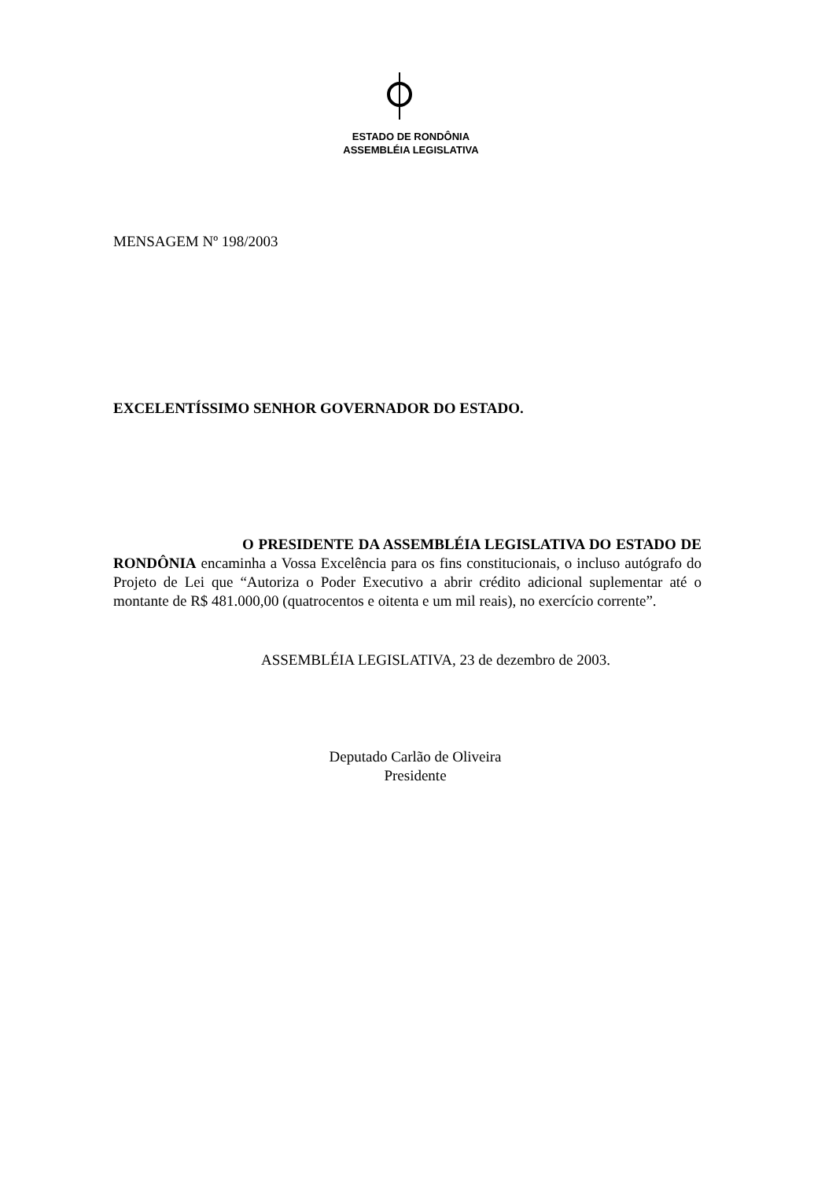ESTADO DE RONDÔNIA
ASSEMBLÉIA LEGISLATIVA
MENSAGEM Nº 198/2003
EXCELENTÍSSIMO SENHOR GOVERNADOR DO ESTADO.
O PRESIDENTE DA ASSEMBLÉIA LEGISLATIVA DO ESTADO DE RONDÔNIA encaminha a Vossa Excelência para os fins constitucionais, o incluso autógrafo do Projeto de Lei que “Autoriza o Poder Executivo a abrir crédito adicional suplementar até o montante de R$ 481.000,00 (quatrocentos e oitenta e um mil reais), no exercício corrente”.
ASSEMBLÉIA LEGISLATIVA, 23 de dezembro de 2003.
Deputado Carlão de Oliveira
Presidente